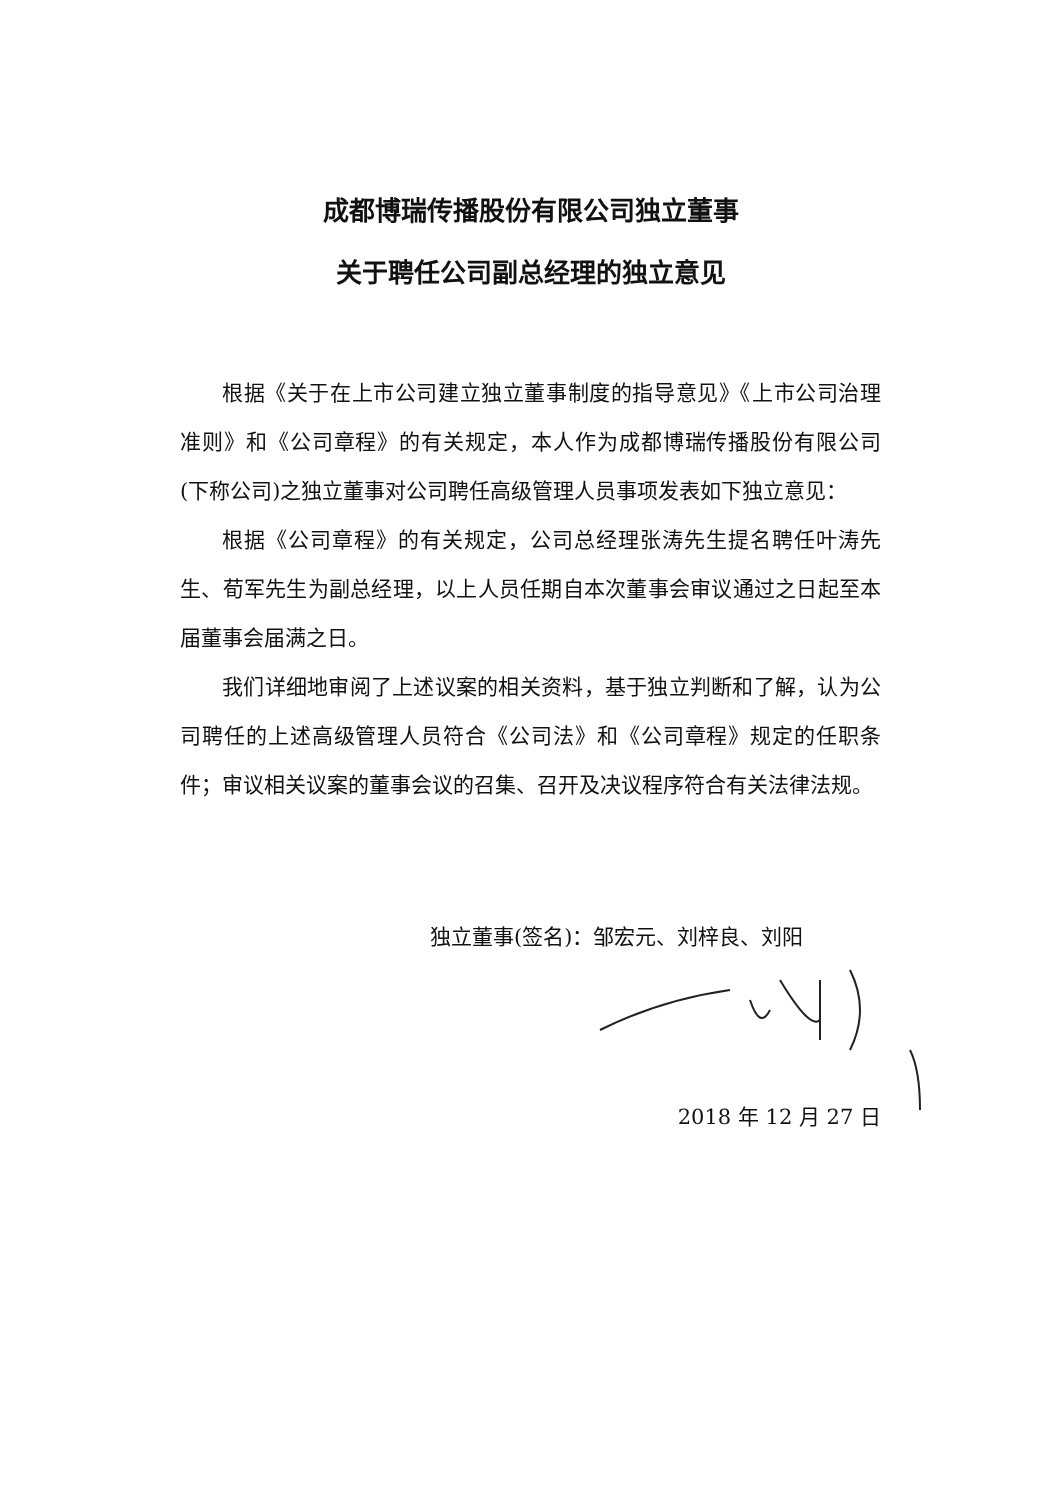成都博瑞传播股份有限公司独立董事
关于聘任公司副总经理的独立意见
根据《关于在上市公司建立独立董事制度的指导意见》《上市公司治理准则》和《公司章程》的有关规定，本人作为成都博瑞传播股份有限公司(下称公司)之独立董事对公司聘任高级管理人员事项发表如下独立意见：
根据《公司章程》的有关规定，公司总经理张涛先生提名聘任叶涛先生、荀军先生为副总经理，以上人员任期自本次董事会审议通过之日起至本届董事会届满之日。
我们详细地审阅了上述议案的相关资料，基于独立判断和了解，认为公司聘任的上述高级管理人员符合《公司法》和《公司章程》规定的任职条件；审议相关议案的董事会议的召集、召开及决议程序符合有关法律法规。
独立董事(签名)：邹宏元、刘梓良、刘阳
2018 年 12 月 27 日